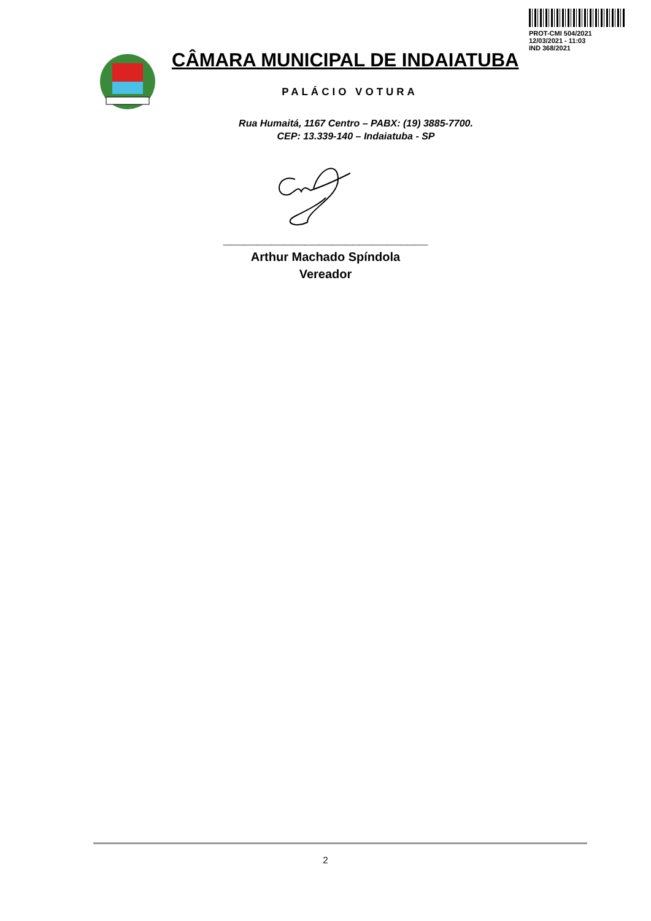PROT-CMI 504/2021
12/03/2021 - 11:03
IND 368/2021
CÂMARA MUNICIPAL DE INDAIATUBA
PALÁCIO VOTURA
Rua Humaitá, 1167 Centro – PABX: (19) 3885-7700.
CEP: 13.339-140 – Indaiatuba - SP
______________________________
Arthur Machado Spíndola
Vereador
2